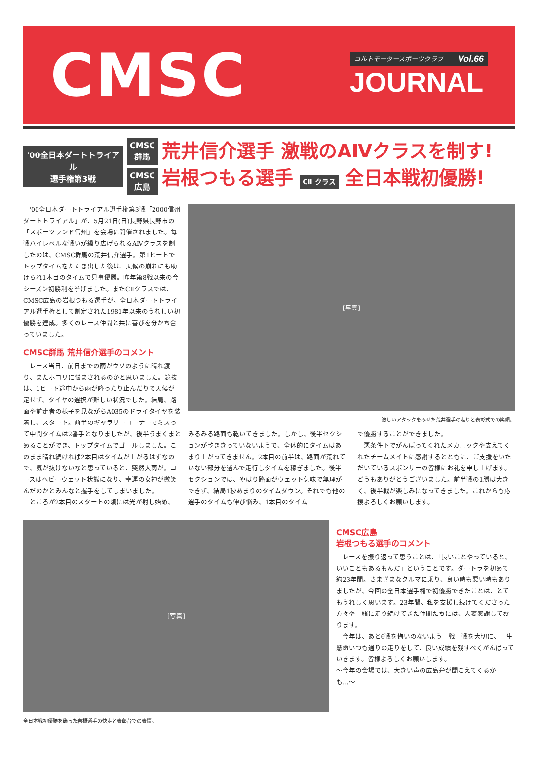CMSC
コルトモータースポーツクラブ Vol.66
JOURNAL
'00全日本ダートトライアル
選手権第3戦
CMSC
群馬
CMSC
広島
荒井信介選手 激戦のAⅣクラスを制す!
岩根つもる選手 CⅡ クラス 全日本戦初優勝!
'00全日本ダートトライアル選手権第3戦「2000信州ダートトライアル」が、5月21日(日)長野県長野市の「スポーツランド信州」を会場に開催されました。毎戦ハイレベルな戦いが繰り広げられるAⅣクラスを制したのは、CMSC群馬の荒井信介選手。第1ヒートでトップタイムをたたき出した後は、天候の崩れにも助けられ1本目のタイムで見事優勝。昨年第8戦以来の今シーズン初勝利を挙げました。またCⅡクラスでは、CMSC広島の岩根つもる選手が、全日本ダートトライアル選手権として制定された1981年以来のうれしい初優勝を達成。多くのレース仲間と共に喜びを分かち合っていました。
CMSC群馬 荒井信介選手のコメント
レース当日、前日までの雨がウソのように晴れ渡り、またホコリに悩まされるのかと思いました。競技は、1ヒート途中から雨が降ったり止んだりで天候が一定せず、タイヤの選択が難しい状況でした。結局、路面や前走者の様子を見ながらA035のドライタイヤを装着し、スタート。前半のギャラリーコーナーでミスって中間タイムは2番手となりましたが、後半うまくまとめることができ、トップタイムでゴールしました。このまま晴れ続ければ2本目はタイムが上がるはずなので、気が抜けないなと思っていると、突然大雨が。コースはヘビーウェット状態になり、幸運の女神が微笑んだのかとみんなと握手をしてしまいました。
ところが2本目のスタートの頃には光が射し始め、
[写真]
激しいアタックをみせた荒井選手の走りと表彰式での笑顔。
みるみる路面も乾いてきました。しかし、後半セクションが乾ききっていないようで、全体的にタイムはあまり上がってきません。2本目の前半は、路面が荒れていない部分を選んで走行しタイムを稼ぎました。後半セクションでは、やはり路面がウェット気味で無理ができず、結局1秒あまりのタイムダウン。それでも他の選手のタイムも伸び悩み、1本目のタイム
で優勝することができました。
悪条件下でがんばってくれたメカニックや支えてくれたチームメイトに感謝するとともに、ご支援をいただいているスポンサーの皆様にお礼を申し上げます。どうもありがとうございました。前半戦の1勝は大きく、後半戦が楽しみになってきました。これからも応援よろしくお願いします。
[写真]
全日本戦初優勝を飾った岩根選手の快走と表彰台での表情。
CMSC広島
岩根つもる選手のコメント
レースを振り返って思うことは、「長いことやっていると、いいこともあるもんだ」ということです。ダートラを初めて約23年間。さまざまなクルマに乗り、良い時も悪い時もありましたが、今回の全日本選手権で初優勝できたことは、とてもうれしく思います。23年間、私を支援し続けてくださった方々や一緒に走り続けてきた仲間たちには、大変感謝しております。
今年は、あと6戦を悔いのないよう一戦一戦を大切に、一生懸命いつも通りの走りをして、良い成績を残すべくがんばっていきます。皆様よろしくお願いします。
〜今年の会場では、大きい声の広島弁が聞こえてくるかも…〜